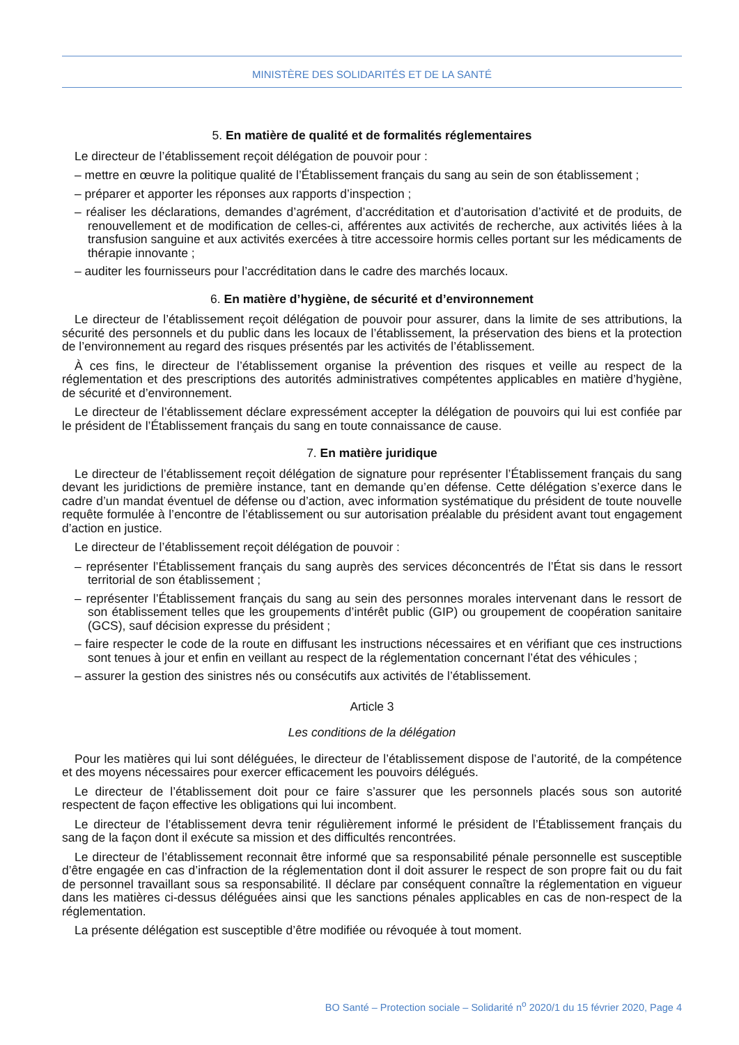MINISTÈRE DES SOLIDARITÉS ET DE LA SANTÉ
5. En matière de qualité et de formalités réglementaires
Le directeur de l’établissement reçoit délégation de pouvoir pour :
– mettre en œuvre la politique qualité de l’Établissement français du sang au sein de son établissement ;
– préparer et apporter les réponses aux rapports d’inspection ;
– réaliser les déclarations, demandes d’agrément, d’accréditation et d’autorisation d’activité et de produits, de renouvellement et de modification de celles-ci, afférentes aux activités de recherche, aux activités liées à la transfusion sanguine et aux activités exercées à titre accessoire hormis celles portant sur les médicaments de thérapie innovante ;
– auditer les fournisseurs pour l’accréditation dans le cadre des marchés locaux.
6. En matière d’hygiène, de sécurité et d’environnement
Le directeur de l’établissement reçoit délégation de pouvoir pour assurer, dans la limite de ses attributions, la sécurité des personnels et du public dans les locaux de l’établissement, la préservation des biens et la protection de l’environnement au regard des risques présentés par les activités de l’établissement.
À ces fins, le directeur de l’établissement organise la prévention des risques et veille au respect de la réglementation et des prescriptions des autorités administratives compétentes applicables en matière d’hygiène, de sécurité et d’environnement.
Le directeur de l’établissement déclare expressément accepter la délégation de pouvoirs qui lui est confiée par le président de l’Établissement français du sang en toute connaissance de cause.
7. En matière juridique
Le directeur de l’établissement reçoit délégation de signature pour représenter l’Établissement français du sang devant les juridictions de première instance, tant en demande qu’en défense. Cette délégation s’exerce dans le cadre d’un mandat éventuel de défense ou d’action, avec information systématique du président de toute nouvelle requête formulée à l’encontre de l’établissement ou sur autorisation préalable du président avant tout engagement d’action en justice.
Le directeur de l’établissement reçoit délégation de pouvoir :
– représenter l’Établissement français du sang auprès des services déconcentrés de l’État sis dans le ressort territorial de son établissement ;
– représenter l’Établissement français du sang au sein des personnes morales intervenant dans le ressort de son établissement telles que les groupements d’intérêt public (GIP) ou groupement de coopération sanitaire (GCS), sauf décision expresse du président ;
– faire respecter le code de la route en diffusant les instructions nécessaires et en vérifiant que ces instructions sont tenues à jour et enfin en veillant au respect de la réglementation concernant l’état des véhicules ;
– assurer la gestion des sinistres nés ou consécutifs aux activités de l’établissement.
Article 3
Les conditions de la délégation
Pour les matières qui lui sont déléguées, le directeur de l’établissement dispose de l’autorité, de la compétence et des moyens nécessaires pour exercer efficacement les pouvoirs délégués.
Le directeur de l’établissement doit pour ce faire s’assurer que les personnels placés sous son autorité respectent de façon effective les obligations qui lui incombent.
Le directeur de l’établissement devra tenir régulièrement informé le président de l’Établissement français du sang de la façon dont il exécute sa mission et des difficultés rencontrées.
Le directeur de l’établissement reconnait être informé que sa responsabilité pénale personnelle est susceptible d’être engagée en cas d’infraction de la réglementation dont il doit assurer le respect de son propre fait ou du fait de personnel travaillant sous sa responsabilité. Il déclare par conséquent connaître la réglementation en vigueur dans les matières ci-dessus déléguées ainsi que les sanctions pénales applicables en cas de non-respect de la réglementation.
La présente délégation est susceptible d’être modifiée ou révoquée à tout moment.
BO Santé – Protection sociale – Solidarité n<sup>o</sup> 2020/1 du 15 février 2020, Page 4